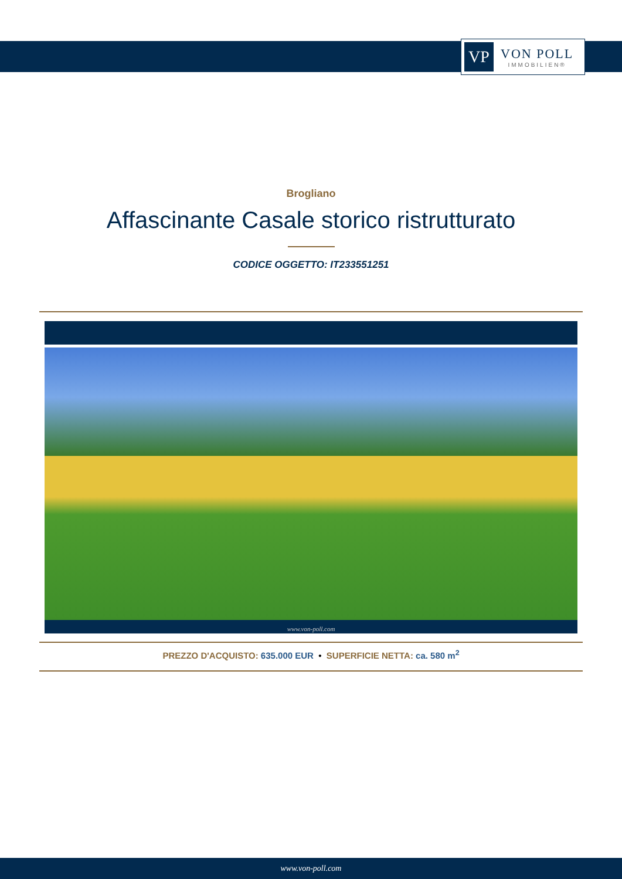VP
VON POLL
IMMOBILIEN®
Brogliano
Affascinante Casale storico ristrutturato
CODICE OGGETTO: IT233551251
www.von-poll.com
PREZZO D'ACQUISTO: 635.000 EUR • SUPERFICIE NETTA: ca. 580 m<sup>2</sup>
www.von-poll.com